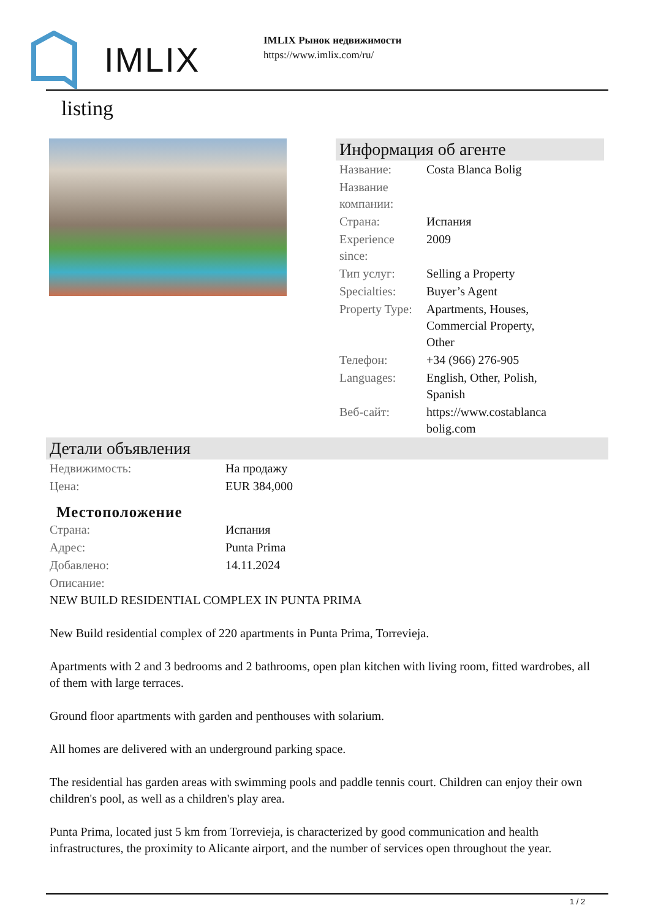IMLIX
IMLIX Рынок недвижимости
https://www.imlix.com/ru/
listing
Информация об агенте
| Название: | Costa Blanca Bolig |
| Название компании: | |
| Страна: | Испания |
| Experience since: | 2009 |
| Тип услуг: | Selling a Property |
| Specialties: | Buyer’s Agent |
| Property Type: | Apartments, Houses, Commercial Property, Other |
| Телефон: | +34 (966) 276-905 |
| Languages: | English, Other, Polish, Spanish |
| Веб-сайт: | https://www.costablanca bolig.com |
Детали объявления
| Недвижимость: | На продажу |
| Цена: | EUR 384,000 |
Местоположение
| Страна: | Испания |
| Адрес: | Punta Prima |
| Добавлено: | 14.11.2024 |
| Описание: | |
NEW BUILD RESIDENTIAL COMPLEX IN PUNTA PRIMA
New Build residential complex of 220 apartments in Punta Prima, Torrevieja.
Apartments with 2 and 3 bedrooms and 2 bathrooms, open plan kitchen with living room, fitted wardrobes, all of them with large terraces.
Ground floor apartments with garden and penthouses with solarium.
All homes are delivered with an underground parking space.
The residential has garden areas with swimming pools and paddle tennis court. Children can enjoy their own children's pool, as well as a children's play area.
Punta Prima, located just 5 km from Torrevieja, is characterized by good communication and health infrastructures, the proximity to Alicante airport, and the number of services open throughout the year.
1 / 2